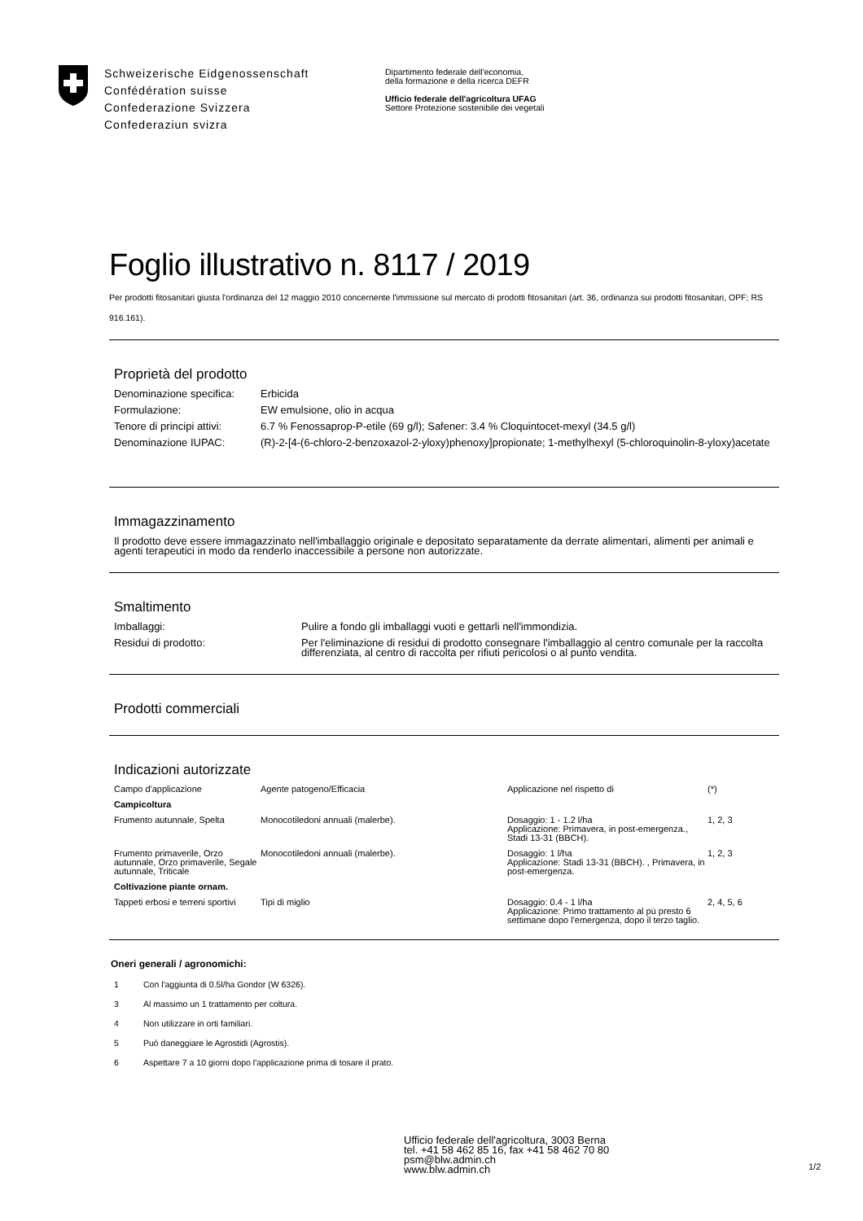Schweizerische Eidgenossenschaft
Confédération suisse
Confederazione Svizzera
Confederaziun svizra
Dipartimento federale dell'economia,
della formazione e della ricerca DEFR
Ufficio federale dell'agricoltura UFAG
Settore Protezione sostenibile dei vegetali
Foglio illustrativo n. 8117 / 2019
Per prodotti fitosanitari giusta l'ordinanza del 12 maggio 2010 concernente l'immissione sul mercato di prodotti fitosanitari (art. 36, ordinanza sui prodotti fitosanitari, OPF; RS 916.161).
Proprietà del prodotto
| Denominazione specifica: | Erbicida |
| Formulazione: | EW emulsione, olio in acqua |
| Tenore di principi attivi: | 6.7 % Fenossaprop-P-etile (69 g/l); Safener: 3.4 % Cloquintocet-mexyl (34.5 g/l) |
| Denominazione IUPAC: | (R)-2-[4-(6-chloro-2-benzoxazol-2-yloxy)phenoxy]propionate; 1-methylhexyl (5-chloroquinolin-8-yloxy)acetate |
Immagazzinamento
Il prodotto deve essere immagazzinato nell'imballaggio originale e depositato separatamente da derrate alimentari, alimenti per animali e agenti terapeutici in modo da renderlo inaccessibile a persone non autorizzate.
Smaltimento
| Imballaggi: | Pulire a fondo gli imballaggi vuoti e gettarli nell'immondizia. |
| Residui di prodotto: | Per l'eliminazione di residui di prodotto consegnare l'imballaggio al centro comunale per la raccolta differenziata, al centro di raccolta per rifiuti pericolosi o al punto vendita. |
Prodotti commerciali
Indicazioni autorizzate
| Campo d'applicazione | Agente patogeno/Efficacia | Applicazione nel rispetto di | (*) |
| --- | --- | --- | --- |
| Campicoltura | | | |
| Frumento autunnale, Spelta | Monocotiledoni annuali (malerbe). | Dosaggio: 1 - 1.2 l/ha Applicazione: Primavera, in post-emergenza., Stadi 13-31 (BBCH). | 1, 2, 3 |
| Frumento primaverile, Orzo autunnale, Orzo primaverile, Segale autunnale, Triticale | Monocotiledoni annuali (malerbe). | Dosaggio: 1 l/ha Applicazione: Stadi 13-31 (BBCH). , Primavera, in post-emergenza. | 1, 2, 3 |
| Coltivazione piante ornam. | | | |
| Tappeti erbosi e terreni sportivi | Tipi di miglio | Dosaggio: 0.4 - 1 l/ha Applicazione: Primo trattamento al pù presto 6 settimane dopo l'emergenza, dopo il terzo taglio. | 2, 4, 5, 6 |
Oneri generali / agronomichi:
1 Con l'aggiunta di 0.5l/ha Gondor (W 6326).
3 Al massimo un 1 trattamento per coltura.
4 Non utilizzare in orti familiari.
5 Può daneggiare le Agrostidi (Agrostis).
6 Aspettare 7 a 10 giorni dopo l'applicazione prima di tosare il prato.
Ufficio federale dell'agricoltura, 3003 Berna
tel. +41 58 462 85 16, fax +41 58 462 70 80
psm@blw.admin.ch
www.blw.admin.ch
1/2